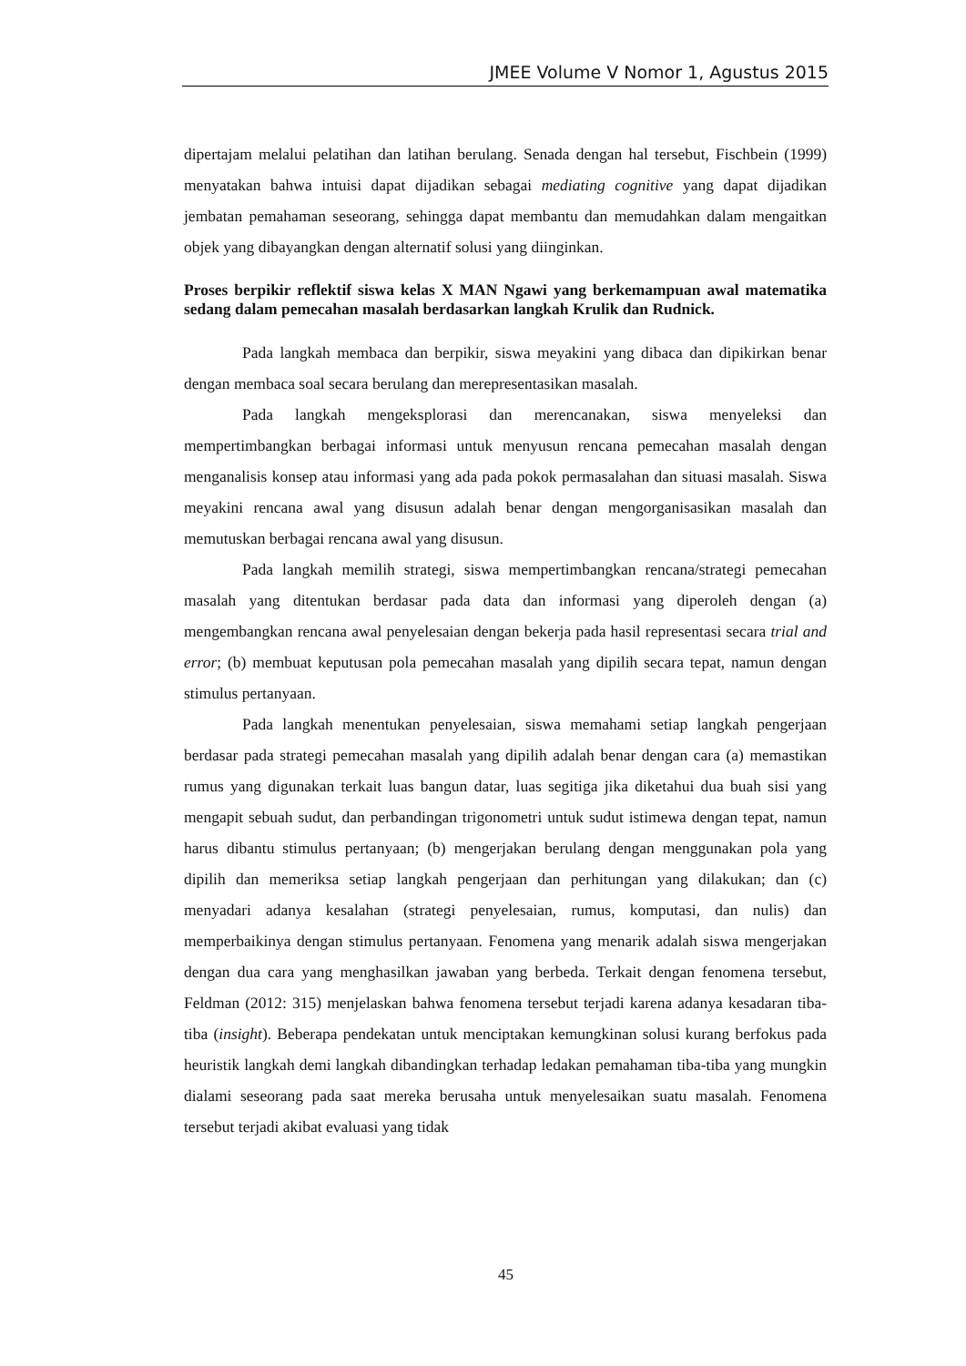JMEE Volume V Nomor 1, Agustus 2015
dipertajam melalui pelatihan dan latihan berulang. Senada dengan hal tersebut, Fischbein (1999) menyatakan bahwa intuisi dapat dijadikan sebagai mediating cognitive yang dapat dijadikan jembatan pemahaman seseorang, sehingga dapat membantu dan memudahkan dalam mengaitkan objek yang dibayangkan dengan alternatif solusi yang diinginkan.
Proses berpikir reflektif siswa kelas X MAN Ngawi yang berkemampuan awal matematika sedang dalam pemecahan masalah berdasarkan langkah Krulik dan Rudnick.
Pada langkah membaca dan berpikir, siswa meyakini yang dibaca dan dipikirkan benar dengan membaca soal secara berulang dan merepresentasikan masalah.
Pada langkah mengeksplorasi dan merencanakan, siswa menyeleksi dan mempertimbangkan berbagai informasi untuk menyusun rencana pemecahan masalah dengan menganalisis konsep atau informasi yang ada pada pokok permasalahan dan situasi masalah. Siswa meyakini rencana awal yang disusun adalah benar dengan mengorganisasikan masalah dan memutuskan berbagai rencana awal yang disusun.
Pada langkah memilih strategi, siswa mempertimbangkan rencana/strategi pemecahan masalah yang ditentukan berdasar pada data dan informasi yang diperoleh dengan (a) mengembangkan rencana awal penyelesaian dengan bekerja pada hasil representasi secara trial and error; (b) membuat keputusan pola pemecahan masalah yang dipilih secara tepat, namun dengan stimulus pertanyaan.
Pada langkah menentukan penyelesaian, siswa memahami setiap langkah pengerjaan berdasar pada strategi pemecahan masalah yang dipilih adalah benar dengan cara (a) memastikan rumus yang digunakan terkait luas bangun datar, luas segitiga jika diketahui dua buah sisi yang mengapit sebuah sudut, dan perbandingan trigonometri untuk sudut istimewa dengan tepat, namun harus dibantu stimulus pertanyaan; (b) mengerjakan berulang dengan menggunakan pola yang dipilih dan memeriksa setiap langkah pengerjaan dan perhitungan yang dilakukan; dan (c) menyadari adanya kesalahan (strategi penyelesaian, rumus, komputasi, dan nulis) dan memperbaikinya dengan stimulus pertanyaan. Fenomena yang menarik adalah siswa mengerjakan dengan dua cara yang menghasilkan jawaban yang berbeda. Terkait dengan fenomena tersebut, Feldman (2012: 315) menjelaskan bahwa fenomena tersebut terjadi karena adanya kesadaran tiba-tiba (insight). Beberapa pendekatan untuk menciptakan kemungkinan solusi kurang berfokus pada heuristik langkah demi langkah dibandingkan terhadap ledakan pemahaman tiba-tiba yang mungkin dialami seseorang pada saat mereka berusaha untuk menyelesaikan suatu masalah. Fenomena tersebut terjadi akibat evaluasi yang tidak
45